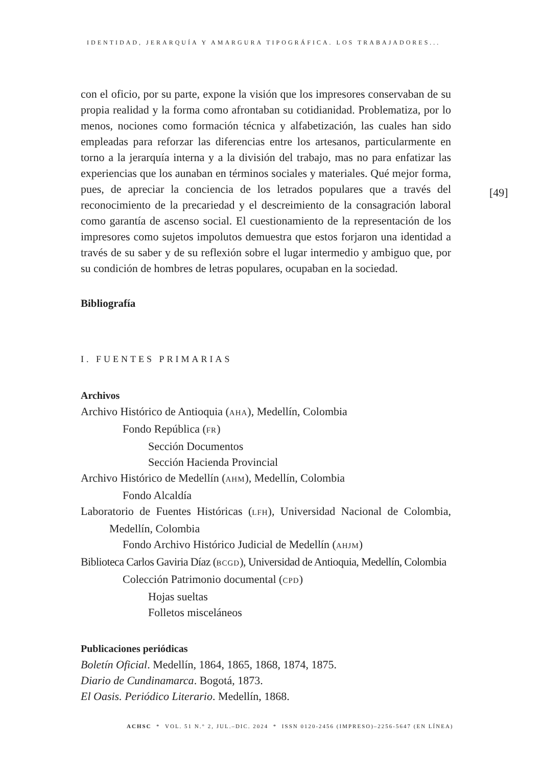IDENTIDAD, JERARQUÍA Y AMARGURA TIPOGRÁFICA. LOS TRABAJADORES...
[49]
con el oficio, por su parte, expone la visión que los impresores conservaban de su propia realidad y la forma como afrontaban su cotidianidad. Problematiza, por lo menos, nociones como formación técnica y alfabetización, las cuales han sido empleadas para reforzar las diferencias entre los artesanos, particularmente en torno a la jerarquía interna y a la división del trabajo, mas no para enfatizar las experiencias que los aunaban en términos sociales y materiales. Qué mejor forma, pues, de apreciar la conciencia de los letrados populares que a través del reconocimiento de la precariedad y el descreimiento de la consagración laboral como garantía de ascenso social. El cuestionamiento de la representación de los impresores como sujetos impolutos demuestra que estos forjaron una identidad a través de su saber y de su reflexión sobre el lugar intermedio y ambiguo que, por su condición de hombres de letras populares, ocupaban en la sociedad.
Bibliografía
I. FUENTES PRIMARIAS
Archivos
Archivo Histórico de Antioquia (AHA), Medellín, Colombia
Fondo República (FR)
Sección Documentos
Sección Hacienda Provincial
Archivo Histórico de Medellín (AHM), Medellín, Colombia
Fondo Alcaldía
Laboratorio de Fuentes Históricas (LFH), Universidad Nacional de Colombia, Medellín, Colombia
Fondo Archivo Histórico Judicial de Medellín (AHJM)
Biblioteca Carlos Gaviria Díaz (BCGD), Universidad de Antioquia, Medellín, Colombia
Colección Patrimonio documental (CPD)
Hojas sueltas
Folletos misceláneos
Publicaciones periódicas
Boletín Oficial. Medellín, 1864, 1865, 1868, 1874, 1875.
Diario de Cundinamarca. Bogotá, 1873.
El Oasis. Periódico Literario. Medellín, 1868.
ACHSC * VOL. 51 N.° 2, JUL.–DIC. 2024 * ISSN 0120-2456 (IMPRESO)–2256-5647 (EN LÍNEA)